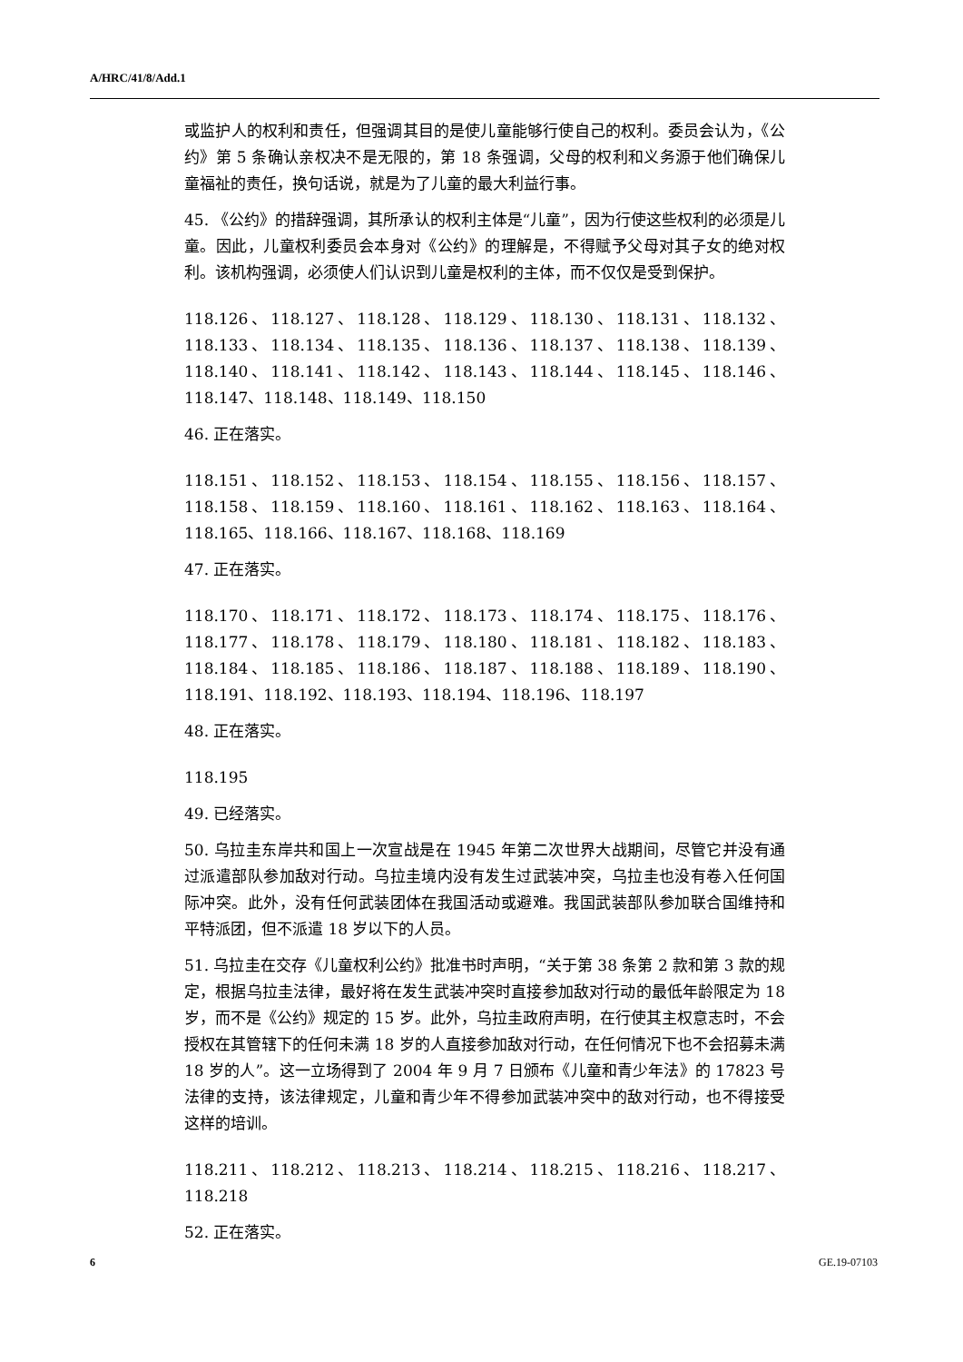A/HRC/41/8/Add.1
或监护人的权利和责任，但强调其目的是使儿童能够行使自己的权利。委员会认为，《公约》第 5 条确认亲权决不是无限的，第 18 条强调，父母的权利和义务源于他们确保儿童福祉的责任，换句话说，就是为了儿童的最大利益行事。
45. 《公约》的措辞强调，其所承认的权利主体是“儿童”，因为行使这些权利的必须是儿童。因此，儿童权利委员会本身对《公约》的理解是，不得赋予父母对其子女的绝对权利。该机构强调，必须使人们认识到儿童是权利的主体，而不仅仅是受到保护。
118.126、118.127、118.128、118.129、118.130、118.131、118.132、118.133、118.134、118.135、118.136、118.137、118.138、118.139、118.140、118.141、118.142、118.143、118.144、118.145、118.146、118.147、118.148、118.149、118.150
46. 正在落实。
118.151、118.152、118.153、118.154、118.155、118.156、118.157、118.158、118.159、118.160、118.161、118.162、118.163、118.164、118.165、118.166、118.167、118.168、118.169
47. 正在落实。
118.170、118.171、118.172、118.173、118.174、118.175、118.176、118.177、118.178、118.179、118.180、118.181、118.182、118.183、118.184、118.185、118.186、118.187、118.188、118.189、118.190、118.191、118.192、118.193、118.194、118.196、118.197
48. 正在落实。
118.195
49. 已经落实。
50. 乌拉圭东岸共和国上一次宣战是在 1945 年第二次世界大战期间，尽管它并没有通过派遣部队参加敌对行动。乌拉圭境内没有发生过武装冲突，乌拉圭也没有卷入任何国际冲突。此外，没有任何武装团体在我国活动或避难。我国武装部队参加联合国维持和平特派团，但不派遣 18 岁以下的人员。
51. 乌拉圭在交存《儿童权利公约》批准书时声明，“关于第 38 条第 2 款和第 3 款的规定，根据乌拉圭法律，最好将在发生武装冲突时直接参加敌对行动的最低年龄限定为 18 岁，而不是《公约》规定的 15 岁。此外，乌拉圭政府声明，在行使其主权意志时，不会授权在其管辖下的任何未满 18 岁的人直接参加敌对行动，在任何情况下也不会招募未满 18 岁的人”。这一立场得到了 2004 年 9 月 7 日颁布《儿童和青少年法》的 17823 号法律的支持，该法律规定，儿童和青少年不得参加武装冲突中的敌对行动，也不得接受这样的培训。
118.211、118.212、118.213、118.214、118.215、118.216、118.217、118.218
52. 正在落实。
6 GE.19-07103